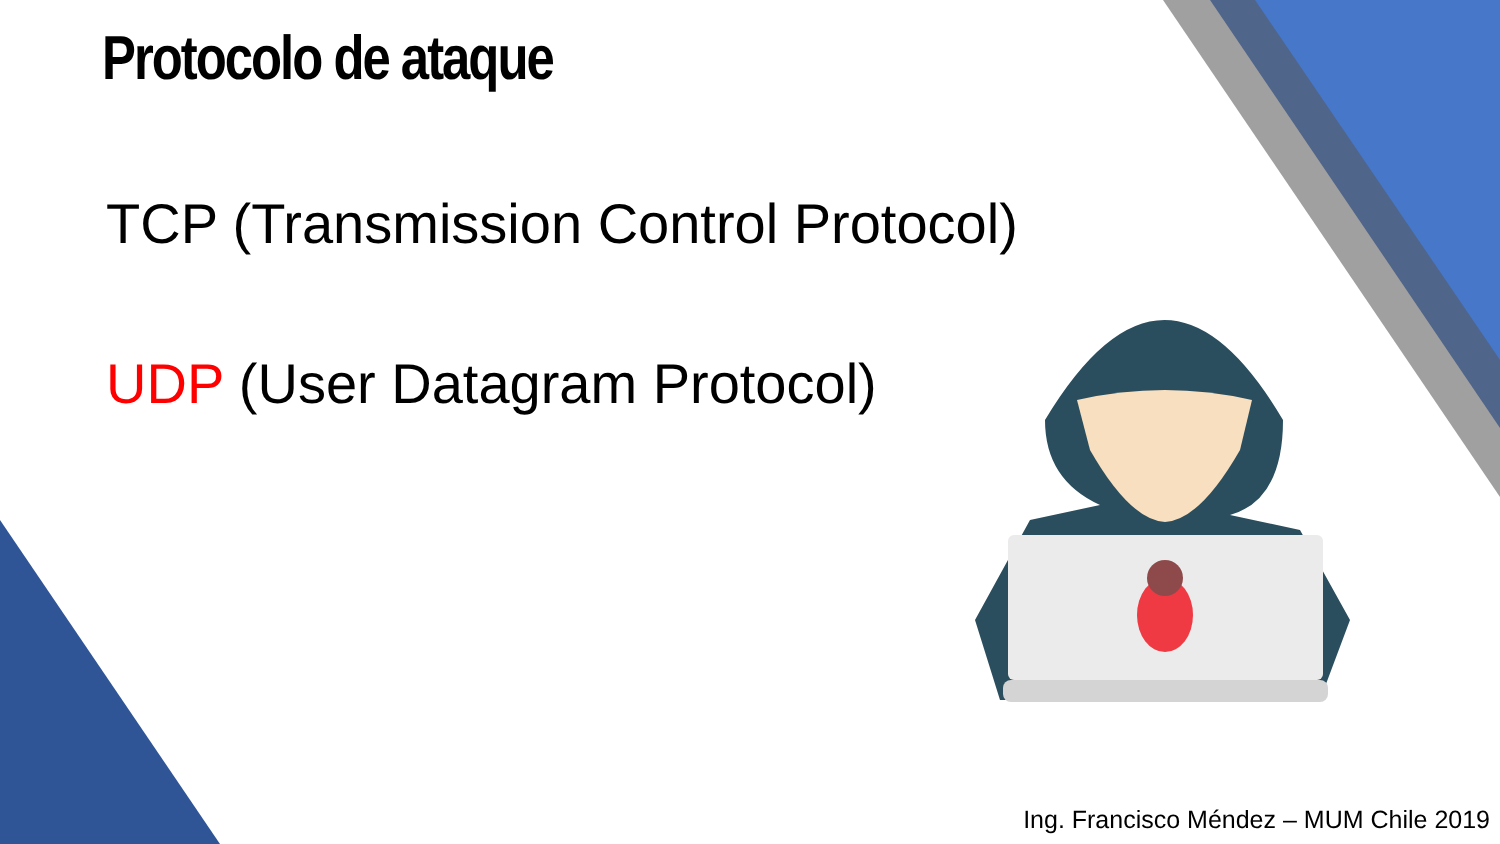Protocolo de ataque
TCP (Transmission Control Protocol)
UDP (User Datagram Protocol)
Ing. Francisco Méndez – MUM Chile 2019